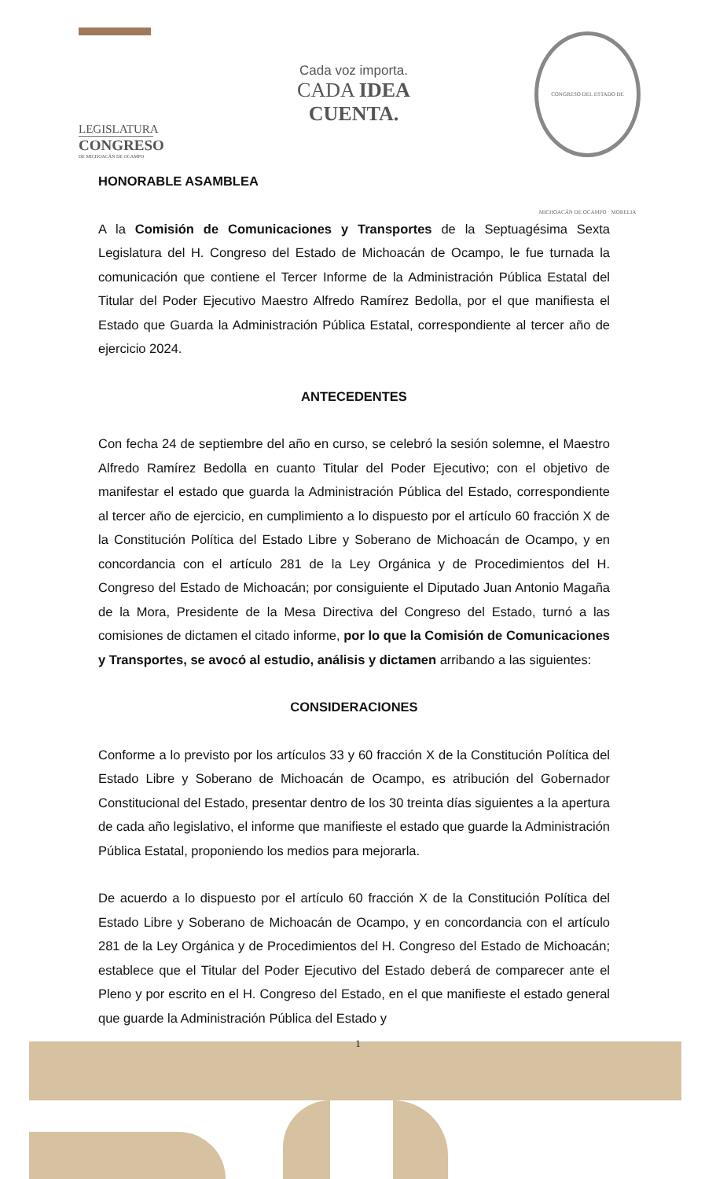LEGISLATURA
CONGRESO
DE MICHOACÁN DE OCAMPO
Cada voz importa.
CADA IDEA CUENTA.
CONGRESO DEL ESTADO DE MICHOACÁN DE OCAMPO · MORELIA
HONORABLE ASAMBLEA
A la Comisión de Comunicaciones y Transportes de la Septuagésima Sexta Legislatura del H. Congreso del Estado de Michoacán de Ocampo, le fue turnada la comunicación que contiene el Tercer Informe de la Administración Pública Estatal del Titular del Poder Ejecutivo Maestro Alfredo Ramírez Bedolla, por el que manifiesta el Estado que Guarda la Administración Pública Estatal, correspondiente al tercer año de ejercicio 2024.
ANTECEDENTES
Con fecha 24 de septiembre del año en curso, se celebró la sesión solemne, el Maestro Alfredo Ramírez Bedolla en cuanto Titular del Poder Ejecutivo; con el objetivo de manifestar el estado que guarda la Administración Pública del Estado, correspondiente al tercer año de ejercicio, en cumplimiento a lo dispuesto por el artículo 60 fracción X de la Constitución Política del Estado Libre y Soberano de Michoacán de Ocampo, y en concordancia con el artículo 281 de la Ley Orgánica y de Procedimientos del H. Congreso del Estado de Michoacán; por consiguiente el Diputado Juan Antonio Magaña de la Mora, Presidente de la Mesa Directiva del Congreso del Estado, turnó a las comisiones de dictamen el citado informe, por lo que la Comisión de Comunicaciones y Transportes, se avocó al estudio, análisis y dictamen arribando a las siguientes:
CONSIDERACIONES
Conforme a lo previsto por los artículos 33 y 60 fracción X de la Constitución Política del Estado Libre y Soberano de Michoacán de Ocampo, es atribución del Gobernador Constitucional del Estado, presentar dentro de los 30 treinta días siguientes a la apertura de cada año legislativo, el informe que manifieste el estado que guarde la Administración Pública Estatal, proponiendo los medios para mejorarla.
De acuerdo a lo dispuesto por el artículo 60 fracción X de la Constitución Política del Estado Libre y Soberano de Michoacán de Ocampo, y en concordancia con el artículo 281 de la Ley Orgánica y de Procedimientos del H. Congreso del Estado de Michoacán; establece que el Titular del Poder Ejecutivo del Estado deberá de comparecer ante el Pleno y por escrito en el H. Congreso del Estado, en el que manifieste el estado general que guarde la Administración Pública del Estado y
1